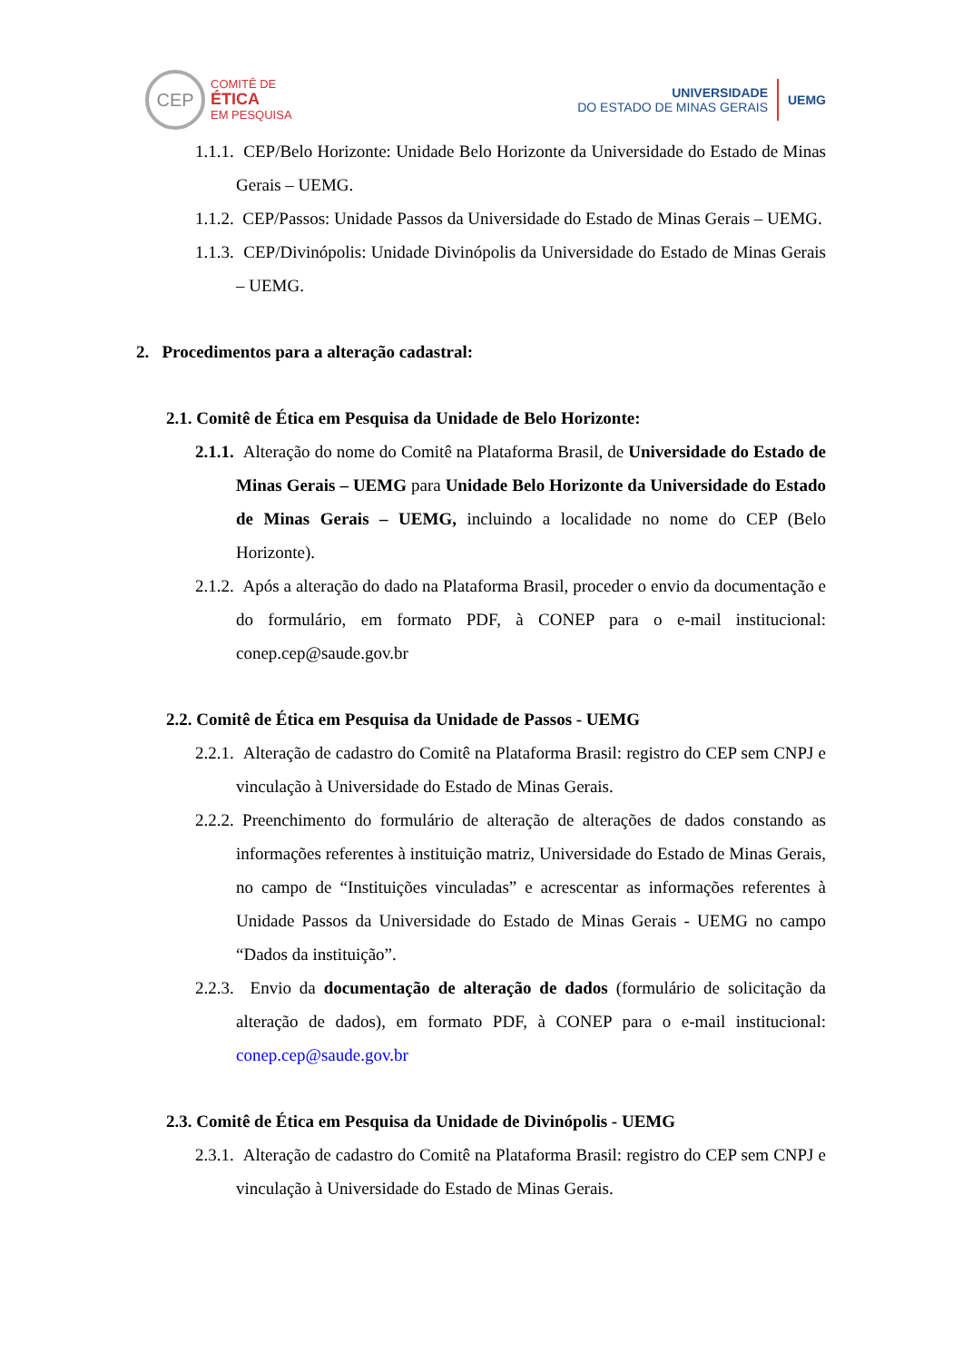CEP
COMITÊ DE
ÉTICA
EM PESQUISA
UNIVERSIDADE
DO ESTADO DE MINAS GERAIS
UEMG
1.1.1. CEP/Belo Horizonte: Unidade Belo Horizonte da Universidade do Estado de Minas Gerais – UEMG.
1.1.2. CEP/Passos: Unidade Passos da Universidade do Estado de Minas Gerais – UEMG.
1.1.3. CEP/Divinópolis: Unidade Divinópolis da Universidade do Estado de Minas Gerais – UEMG.
2. Procedimentos para a alteração cadastral:
2.1. Comitê de Ética em Pesquisa da Unidade de Belo Horizonte:
2.1.1. Alteração do nome do Comitê na Plataforma Brasil, de Universidade do Estado de Minas Gerais – UEMG para Unidade Belo Horizonte da Universidade do Estado de Minas Gerais – UEMG, incluindo a localidade no nome do CEP (Belo Horizonte).
2.1.2. Após a alteração do dado na Plataforma Brasil, proceder o envio da documentação e do formulário, em formato PDF, à CONEP para o e-mail institucional: conep.cep@saude.gov.br
2.2. Comitê de Ética em Pesquisa da Unidade de Passos - UEMG
2.2.1. Alteração de cadastro do Comitê na Plataforma Brasil: registro do CEP sem CNPJ e vinculação à Universidade do Estado de Minas Gerais.
2.2.2. Preenchimento do formulário de alteração de alterações de dados constando as informações referentes à instituição matriz, Universidade do Estado de Minas Gerais, no campo de “Instituições vinculadas” e acrescentar as informações referentes à Unidade Passos da Universidade do Estado de Minas Gerais - UEMG no campo “Dados da instituição”.
2.2.3. Envio da documentação de alteração de dados (formulário de solicitação da alteração de dados), em formato PDF, à CONEP para o e-mail institucional: conep.cep@saude.gov.br
2.3. Comitê de Ética em Pesquisa da Unidade de Divinópolis - UEMG
2.3.1. Alteração de cadastro do Comitê na Plataforma Brasil: registro do CEP sem CNPJ e vinculação à Universidade do Estado de Minas Gerais.